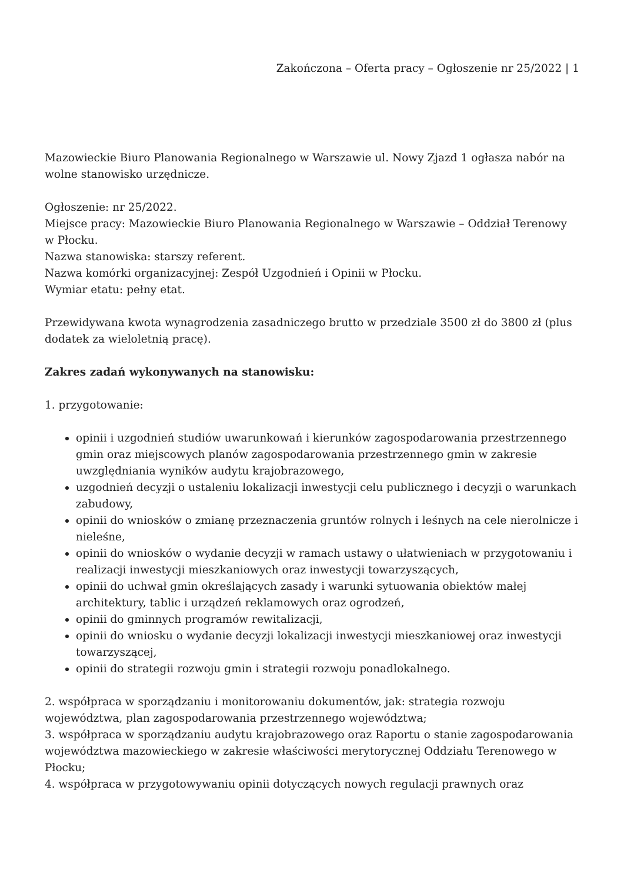Zakończona – Oferta pracy – Ogłoszenie nr 25/2022 | 1
Mazowieckie Biuro Planowania Regionalnego w Warszawie ul. Nowy Zjazd 1 ogłasza nabór na wolne stanowisko urzędnicze.
Ogłoszenie: nr 25/2022.
Miejsce pracy: Mazowieckie Biuro Planowania Regionalnego w Warszawie – Oddział Terenowy w Płocku.
Nazwa stanowiska: starszy referent.
Nazwa komórki organizacyjnej: Zespół Uzgodnień i Opinii w Płocku.
Wymiar etatu: pełny etat.
Przewidywana kwota wynagrodzenia zasadniczego brutto w przedziale 3500 zł do 3800 zł (plus dodatek za wieloletnią pracę).
Zakres zadań wykonywanych na stanowisku:
1. przygotowanie:
opinii i uzgodnień studiów uwarunkowań i kierunków zagospodarowania przestrzennego gmin oraz miejscowych planów zagospodarowania przestrzennego gmin w zakresie uwzględniania wyników audytu krajobrazowego,
uzgodnień decyzji o ustaleniu lokalizacji inwestycji celu publicznego i decyzji o warunkach zabudowy,
opinii do wniosków o zmianę przeznaczenia gruntów rolnych i leśnych na cele nierolnicze i nieleśne,
opinii do wniosków o wydanie decyzji w ramach ustawy o ułatwieniach w przygotowaniu i realizacji inwestycji mieszkaniowych oraz inwestycji towarzyszących,
opinii do uchwał gmin określających zasady i warunki sytuowania obiektów małej architektury, tablic i urządzeń reklamowych oraz ogrodzeń,
opinii do gminnych programów rewitalizacji,
opinii do wniosku o wydanie decyzji lokalizacji inwestycji mieszkaniowej oraz inwestycji towarzyszącej,
opinii do strategii rozwoju gmin i strategii rozwoju ponadlokalnego.
2. współpraca w sporządzaniu i monitorowaniu dokumentów, jak: strategia rozwoju województwa, plan zagospodarowania przestrzennego województwa;
3. współpraca w sporządzaniu audytu krajobrazowego oraz Raportu o stanie zagospodarowania województwa mazowieckiego w zakresie właściwości merytorycznej Oddziału Terenowego w Płocku;
4. współpraca w przygotowywaniu opinii dotyczących nowych regulacji prawnych oraz